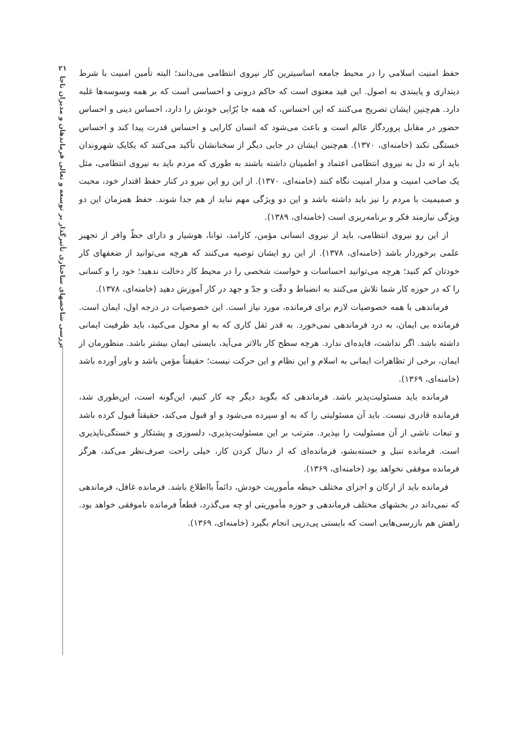۲۱
بررسی شاخصهای ساختاری تأثیرگذار بر توسعه و تعالی فرماندهان و مدیران ناجا
حفظ امنیت اسلامی را در محیط جامعه اساسیترین کار نیروی انتظامی می‌دانند؛ البته تأمین امنیت با شرط دینداری و پایبندی به اصول. این قید معنوی است که حاکم درونی و احساسی است که بر همه وسوسه‌ها غلبه دارد. هم‌چنین ایشان تصریح می‌کنند که این احساس، که همه جا بُرّایی خودش را دارد، احساس دینی و احساس حضور در مقابل پروردگار عالم است و باعث می‌شود که انسان کارایی و احساس قدرت پیدا کند و احساس خستگی نکند (خامنه‌ای، ۱۳۷۰). هم‌چنین ایشان در جایی دیگر از سخنانشان تأکید می‌کنند که یکایک شهروندان باید از ته دل به نیروی انتظامی اعتماد و اطمینان داشته باشند به طوری که مردم باید به نیروی انتظامی، مثل یک صاحب امنیت و مدار امنیت نگاه کنند (خامنه‌ای، ۱۳۷۰). از این رو این نیرو در کنار حفظ اقتدار خود، محبت و صمیمیت با مردم را نیز باید داشته باشد و این دو ویژگی مهم نباید از هم جدا شوند. حفظ همزمان این دو ویژگی نیازمند فکر و برنامه‌ریزی است (خامنه‌ای، ۱۳۸۹).
از این رو نیروی انتظامی، باید از نیروی انسانی مؤمن، کارامد، توانا، هوشیار و دارای حظّ وافر از تجهیز علمی برخوردار باشد (خامنه‌ای، ۱۳۷۸). از این رو ایشان توصیه می‌کنند که هرچه می‌توانید از ضعفهای کار خودتان کم کنید؛ هرچه می‌توانید احساسات و خواست شخصی را در محیط کار دخالت ندهید؛ خود را و کسانی را که در حوزه کار شما تلاش می‌کنند به انضباط و دقّت و جدّ و جهد در کار آموزش دهید (خامنه‌ای، ۱۳۷۸).
فرماندهی با همه خصوصیات لازم برای فرمانده، مورد نیاز است. این خصوصیات در درجه اول، ایمان است. فرمانده بی ایمان، به درد فرماندهی نمی‌خورد. به قدر ثقل کاری که به او محول می‌کنید، باید ظرفیت ایمانی داشته باشد. اگر نداشت، فایده‌ای ندارد. هرچه سطح کار بالاتر می‌آید، بایستی ایمان بیشتر باشد. منظورمان از ایمان، برخی از تظاهرات ایمانی به اسلام و این نظام و این حرکت نیست؛ حقیقتاً مؤمن باشد و باور آورده باشد (خامنه‌ای، ۱۳۶۹).
فرمانده باید مسئولیت‌پذیر باشد. فرماندهی که بگوید دیگر چه کار کنیم، این‌گونه است، این‌طوری شد، فرمانده قادری نیست. باید آن مسئولیتی را که به او سپرده می‌شود و او قبول می‌کند، حقیقتاً قبول کرده باشد و تبعات ناشی از آن مسئولیت را بپذیرد. مترتب بر این مسئولیت‌پذیری، دلسوزی و پشتکار و خستگی‌ناپذیری است. فرمانده تنبل و خسته‌بشو، فرمانده‌ای که از دنبال کردن کار، خیلی راحت صرف‌نظر می‌کند، هرگز فرمانده موفقی نخواهد بود (خامنه‌ای، ۱۳۶۹).
فرمانده باید از ارکان و اجزای مختلف حیطه مأموریت خودش، دائماً بااطلاع باشد. فرمانده غافل، فرماندهی که نمی‌داند در بخشهای مختلف فرماندهی و حوزه مأموریتی او چه می‌گذرد، قطعاً فرمانده ناموفقی خواهد بود. راهش هم بازرسی‌هایی است که بایستی پی‌درپی انجام بگیرد (خامنه‌ای، ۱۳۶۹).